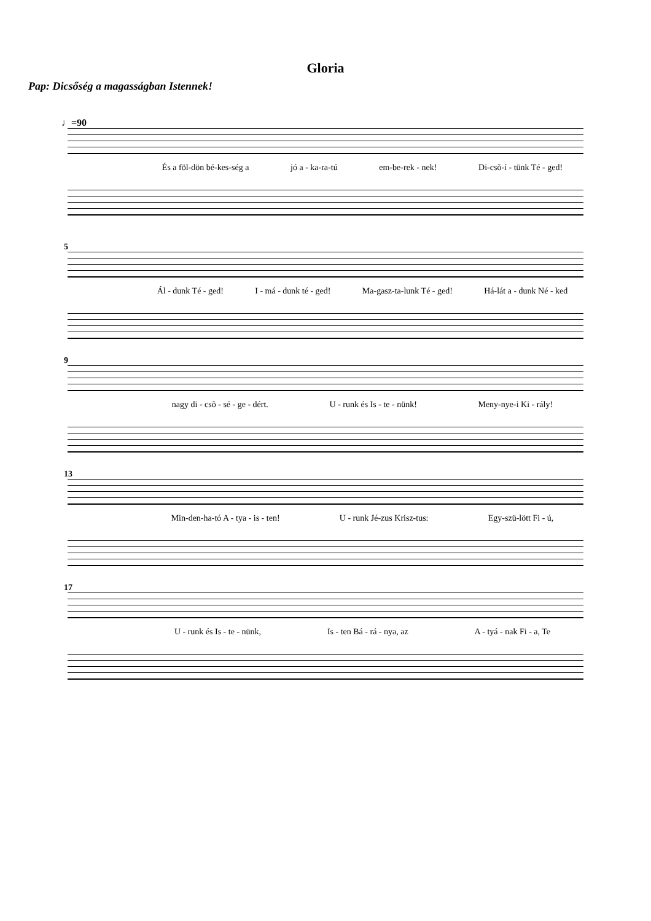Gloria
Pap: Dicsőség a magasságban Istennek!
♩=90
És a föl-dön bé-kes-ség a jó a - ka-ra-tú em-be-rek - nek! Di-csõ-í - tünk Té - ged!
5
Ál - dunk Té - ged! I - má - dunk té - ged! Ma-gasz-ta-lunk Té - ged! Há-lát a - dunk Né - ked
9
nagy di - csõ - sé - ge - dért. U - runk és Is - te - nünk! Meny-nye-i Ki - rály!
13
Min-den-ha-tó A - tya - is - ten! U - runk Jé-zus Krisz-tus: Egy-szü-lött Fi - ú,
17
U - runk és Is - te - nünk, Is - ten Bá - rá - nya, az A - tyá - nak Fi - a, Te